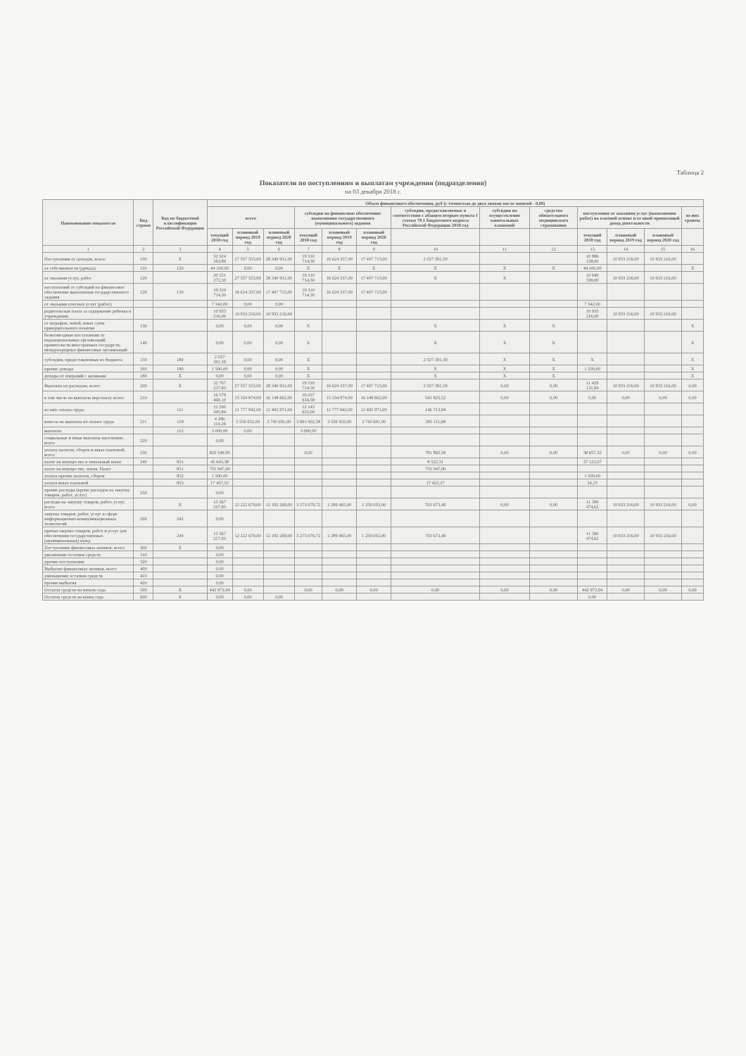Таблица 2
Показатели по поступлениям и выплатам учреждения (подразделения)
на 03 декабря 2018 г.
| Наименование показателя | Код строки | Код по бюджетной классификации Российской Федерации | Объем финансового обеспечения, руб (с точностью до двух знаков после запятой - 0,00) | | | | | | | | | | | | |
| --- | --- | --- | --- | --- | --- | --- | --- | --- | --- | --- | --- | --- | --- | --- | --- |
| | | | всего | | | субсидии на финансовое обеспечение выполнения государственного (муниципального) задания | | | субсидии, предоставляемые в соответствии с абзацем вторым пункта 1 статьи 78.1 Бюджетного кодекса Российской Федерации 2018 год | субсидии на осуществление капитальных вложений | средства обязательного медицинского страхования | поступления от оказания услуг (выполнения работ) на платной основе и от иной приносящей доход деятельности | | | из них гранты |
| | | | текущий 2018 год | плановый период 2019 год | плановый период 2020 год | текущий 2018 год | плановый период 2019 год | плановый период 2020 год | | | | текущий 2018 год | плановый период 2019 год | плановый период 2020 год | |
| 1 | 2 | 3 | 4 | 5 | 6 | 7 | 8 | 9 | 10 | 11 | 12 | 13 | 14 | 15 | 16 |
| Поступления от доходов, всего: | 100 | X | 32 324 263,89 | 27 557 553,00 | 28 340 931,00 | 19 310 714,30 | 16 624 337,00 | 17 407 715,00 | 2 027 391,59 | | | 10 986 158,00 | 10 933 216,00 | 10 933 216,00 | |
| от собственности (аренда) | 110 | 120 | 44 100,00 | 0,00 | 0,00 | X | X | X | X | X | X | 44 100,00 | | | X |
| от оказания услуг, работ | 120 | | 30 251 272,30 | 27 557 553,00 | 28 340 931,00 | 19 310 714,30 | 16 624 337,00 | 17 407 715,00 | X | X | | 10 940 558,00 | 10 933 216,00 | 10 933 216,00 | |
| поступлений от субсидий на финансовое обеспечение выполнения государственного задания | 120 | 130 | 19 310 714,30 | 16 624 337,00 | 17 407 715,00 | 19 310 714,30 | 16 624 337,00 | 17 407 715,00 | | | | | | | |
| от оказания платных услуг (работ) | | | 7 342,00 | 0,00 | 0,00 | | | | | | | 7 342,00 | | | |
| родительская плата за содержание ребенка в учреждении | | | 10 933 216,00 | 10 933 216,00 | 10 933 216,00 | | | | | | | 10 933 216,00 | 10 933 216,00 | 10 933 216,00 | |
| от штрафов, пеней, иных сумм принудительного изъятия | 130 | | 0,00 | 0,00 | 0,00 | X | | | X | X | X | | | | X |
| безвозмездные поступления от наднациональных организаций, правительств иностранных государств, международных финансовых организаций | 140 | | 0,00 | 0,00 | 0,00 | X | | | X | X | X | | | | X |
| субсидии, предоставленные из бюджета | 150 | 180 | 2 027 391,59 | 0,00 | 0,00 | X | | | 2 027 391,59 | X | X | X | | | X |
| прочие доходы | 160 | 180 | 1 500,00 | 0,00 | 0,00 | X | | | X | X | X | 1 500,00 | | | X |
| доходы от операций с активами | 180 | X | 0,00 | 0,00 | 0,00 | X | | | X | X | X | | | | X |
| Выплаты по расходам, всего: | 200 | X | 32 767 237,83 | 27 557 553,00 | 28 340 931,00 | 19 310 714,30 | 16 624 337,00 | 17 407 715,00 | 2 027 391,59 | 0,00 | 0,00 | 11 429 131,94 | 10 933 216,00 | 10 933 216,00 | 0,00 |
| в том числе на выплаты персоналу всего: | 210 | | 16 579 460,10 | 15 334 874,00 | 16 148 662,00 | 16 037 634,58 | 15 334 874,00 | 16 148 662,00 | 541 825,52 | 0,00 | 0,00 | 0,00 | 0,00 | 0,00 | 0,00 |
| из них: оплата труда | | 111 | 12 290 345,84 | 11 777 942,00 | 12 402 971,00 | 12 143 632,00 | 11 777 942,00 | 12 402 971,00 | 146 713,84 | | | | | | |
| взносы на выплаты по оплате труда | 211 | 119 | 4 286 114,26 | 3 556 932,00 | 3 745 691,00 | 3 891 002,58 | 3 556 932,00 | 3 745 691,00 | 395 111,68 | | | | | | |
| выплаты | | 112 | 3 000,00 | 0,00 | | 3 000,00 | | | | | | | | | |
| социальные и иные выплаты населению, всего | 220 | | 0,00 | | | | | | | | | | | | |
| уплату налогов, сборов и иных платежей, всего | 230 | | 820 549,90 | | | 0,00 | | | 781 892,58 | 0,00 | 0,00 | 38 657,32 | 0,00 | 0,00 | 0,00 |
| налог на имущество и земельный налог | 240 | 851 | 45 645,38 | | | | | | 8 522,31 | | | 37 123,07 | | | |
| налог на имущество, земля. Налог | | 851 | 755 947,00 | | | | | | 755 947,00 | | | | | | |
| уплата прочих налогов, сборов | | 852 | 1 500,00 | | | | | | | | | 1 500,00 | | | |
| уплата иных платежей | | 853 | 17 457,52 | | | | | | 17 423,27 | | | 34,25 | | | |
| прочие расходы (кроме расходов на закупку товаров, работ, услуг) | 250 | | 0,00 | | | | | | | | | | | | |
| расходы на закупку товаров, работ, услуг, всего | | X | 15 367 227,83 | 12 222 679,00 | 12 192 269,00 | 3 273 079,72 | 1 289 465,00 | 1 259 053,00 | 703 673,49 | 0,00 | 0,00 | 11 390 474,62 | 10 933 216,00 | 10 933 216,00 | 0,00 |
| закупка товаров, работ, услуг в сфере информационно-коммуникационных технологий | 260 | 242 | 0,00 | | | | | | | | | | | | |
| прочая закупка товаров, работ и услуг для обеспечения государственных (муниципальных) нужд | | 244 | 15 367 227,83 | 12 222 679,00 | 12 192 269,00 | 3 273 079,72 | 1 289 465,00 | 1 259 053,00 | 703 673,49 | | | 11 390 474,62 | 10 933 216,00 | 10 933 216,00 | |
| Поступление финансовых активов, всего: | 300 | X | 0,00 | | | | | | | | | | | | |
| увеличение остатков средств | 310 | | 0,00 | | | | | | | | | | | | |
| прочие поступления | 320 | | 0,00 | | | | | | | | | | | | |
| Выбытие финансовых активов, всего | 400 | | 0,00 | | | | | | | | | | | | |
| уменьшение остатков средств | 410 | | 0,00 | | | | | | | | | | | | |
| прочие выбытия | 420 | | 0,00 | | | | | | | | | | | | |
| Остаток средств на начало года | 500 | X | 442 973,94 | 0,00 | | 0,00 | 0,00 | 0,00 | 0,00 | 0,00 | 0,00 | 442 973,94 | 0,00 | 0,00 | 0,00 |
| Остаток средств на конец года | 600 | X | 0,00 | 0,00 | 0,00 | | | | | | | 0,00 | | | |